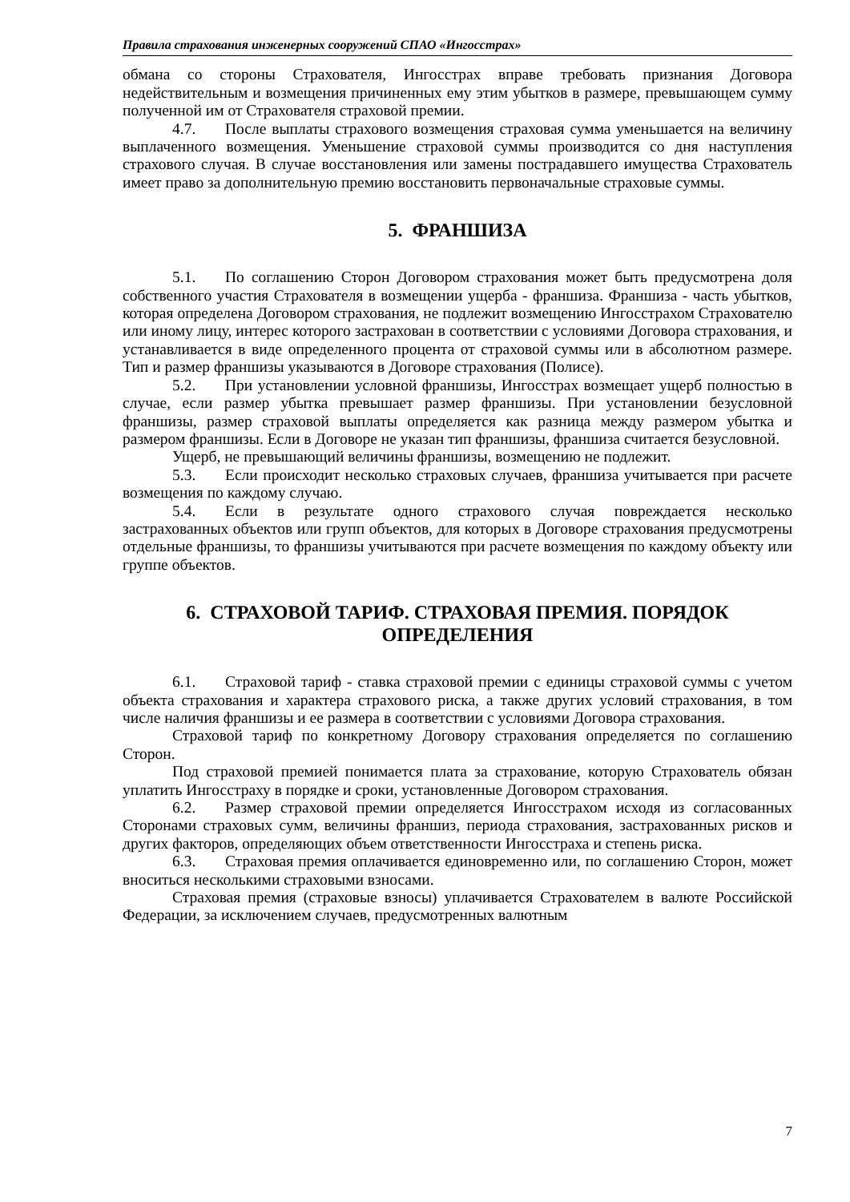Правила страхования инженерных сооружений СПАО «Ингосстрах»
обмана со стороны Страхователя, Ингосстрах вправе требовать признания Договора недействительным и возмещения причиненных ему этим убытков в размере, превышающем сумму полученной им от Страхователя страховой премии.
4.7. После выплаты страхового возмещения страховая сумма уменьшается на величину выплаченного возмещения. Уменьшение страховой суммы производится со дня наступления страхового случая. В случае восстановления или замены пострадавшего имущества Страхователь имеет право за дополнительную премию восстановить первоначальные страховые суммы.
5. ФРАНШИЗА
5.1. По соглашению Сторон Договором страхования может быть предусмотрена доля собственного участия Страхователя в возмещении ущерба - франшиза. Франшиза - часть убытков, которая определена Договором страхования, не подлежит возмещению Ингосстрахом Страхователю или иному лицу, интерес которого застрахован в соответствии с условиями Договора страхования, и устанавливается в виде определенного процента от страховой суммы или в абсолютном размере. Тип и размер франшизы указываются в Договоре страхования (Полисе).
5.2. При установлении условной франшизы, Ингосстрах возмещает ущерб полностью в случае, если размер убытка превышает размер франшизы. При установлении безусловной франшизы, размер страховой выплаты определяется как разница между размером убытка и размером франшизы. Если в Договоре не указан тип франшизы, франшиза считается безусловной.
Ущерб, не превышающий величины франшизы, возмещению не подлежит.
5.3. Если происходит несколько страховых случаев, франшиза учитывается при расчете возмещения по каждому случаю.
5.4. Если в результате одного страхового случая повреждается несколько застрахованных объектов или групп объектов, для которых в Договоре страхования предусмотрены отдельные франшизы, то франшизы учитываются при расчете возмещения по каждому объекту или группе объектов.
6. СТРАХОВОЙ ТАРИФ. СТРАХОВАЯ ПРЕМИЯ. ПОРЯДОК ОПРЕДЕЛЕНИЯ
6.1. Страховой тариф - ставка страховой премии с единицы страховой суммы с учетом объекта страхования и характера страхового риска, а также других условий страхования, в том числе наличия франшизы и ее размера в соответствии с условиями Договора страхования.
Страховой тариф по конкретному Договору страхования определяется по соглашению Сторон.
Под страховой премией понимается плата за страхование, которую Страхователь обязан уплатить Ингосстраху в порядке и сроки, установленные Договором страхования.
6.2. Размер страховой премии определяется Ингосстрахом исходя из согласованных Сторонами страховых сумм, величины франшиз, периода страхования, застрахованных рисков и других факторов, определяющих объем ответственности Ингосстраха и степень риска.
6.3. Страховая премия оплачивается единовременно или, по соглашению Сторон, может вноситься несколькими страховыми взносами.
Страховая премия (страховые взносы) уплачивается Страхователем в валюте Российской Федерации, за исключением случаев, предусмотренных валютным
7